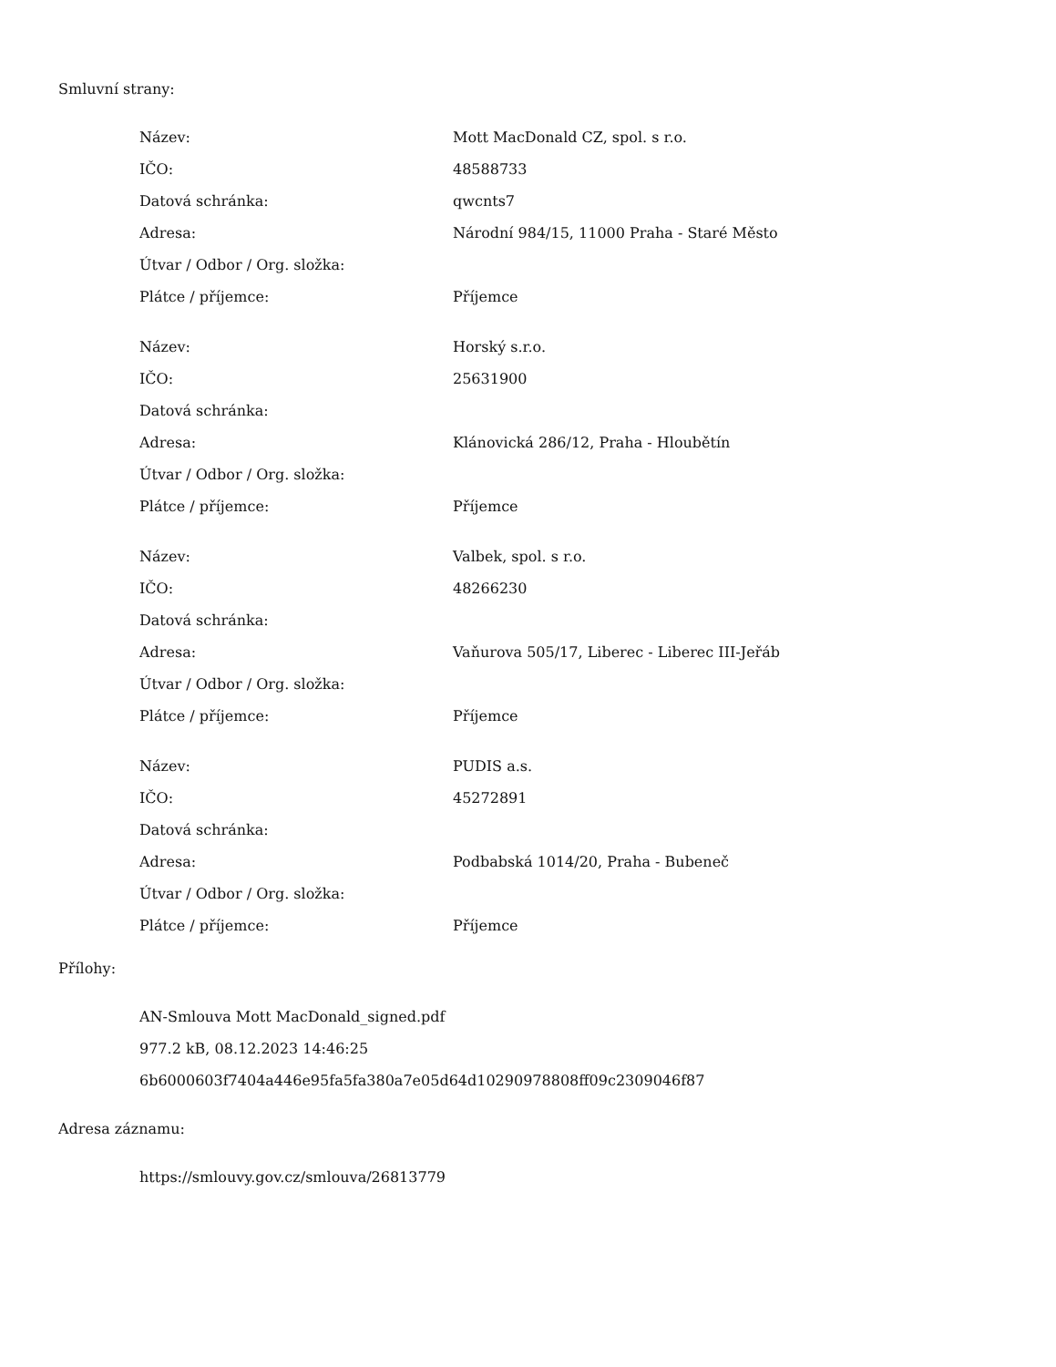Smluvní strany:
| Název: | Mott MacDonald CZ, spol. s r.o. |
| IČO: | 48588733 |
| Datová schránka: | qwcnts7 |
| Adresa: | Národní 984/15, 11000 Praha - Staré Město |
| Útvar / Odbor / Org. složka: | |
| Plátce / příjemce: | Příjemce |
| Název: | Horský s.r.o. |
| IČO: | 25631900 |
| Datová schránka: | |
| Adresa: | Klánovická 286/12, Praha - Hloubětín |
| Útvar / Odbor / Org. složka: | |
| Plátce / příjemce: | Příjemce |
| Název: | Valbek, spol. s r.o. |
| IČO: | 48266230 |
| Datová schránka: | |
| Adresa: | Vaňurova 505/17, Liberec - Liberec III-Jeřáb |
| Útvar / Odbor / Org. složka: | |
| Plátce / příjemce: | Příjemce |
| Název: | PUDIS a.s. |
| IČO: | 45272891 |
| Datová schránka: | |
| Adresa: | Podbabská 1014/20, Praha - Bubeneč |
| Útvar / Odbor / Org. složka: | |
| Plátce / příjemce: | Příjemce |
Přílohy:
AN-Smlouva Mott MacDonald_signed.pdf
977.2 kB, 08.12.2023 14:46:25
6b6000603f7404a446e95fa5fa380a7e05d64d10290978808ff09c2309046f87
Adresa záznamu:
https://smlouvy.gov.cz/smlouva/26813779